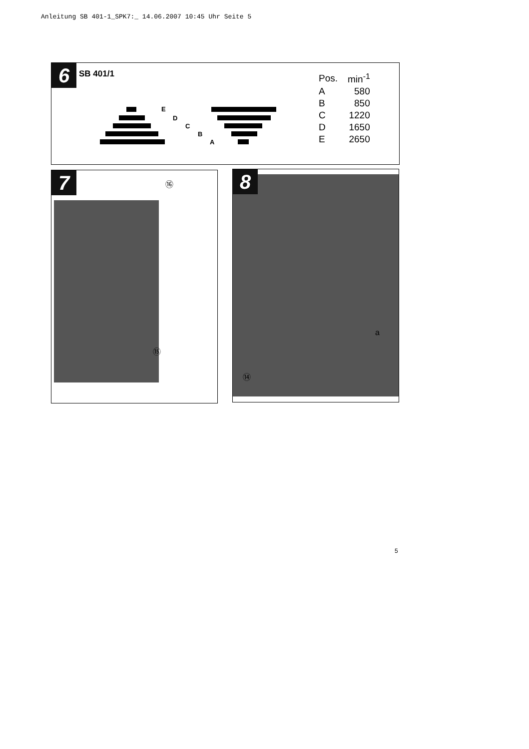Anleitung SB 401-1_SPK7:_ 14.06.2007 10:45 Uhr Seite 5
6 SB 401/1
E
D
C
B
A
| Pos. | min<sup>-1</sup> |
| --- | --- |
| A | 580 |
| B | 850 |
| C | 1220 |
| D | 1650 |
| E | 2650 |
7 ⑯
⑮
8
a
⑭
5